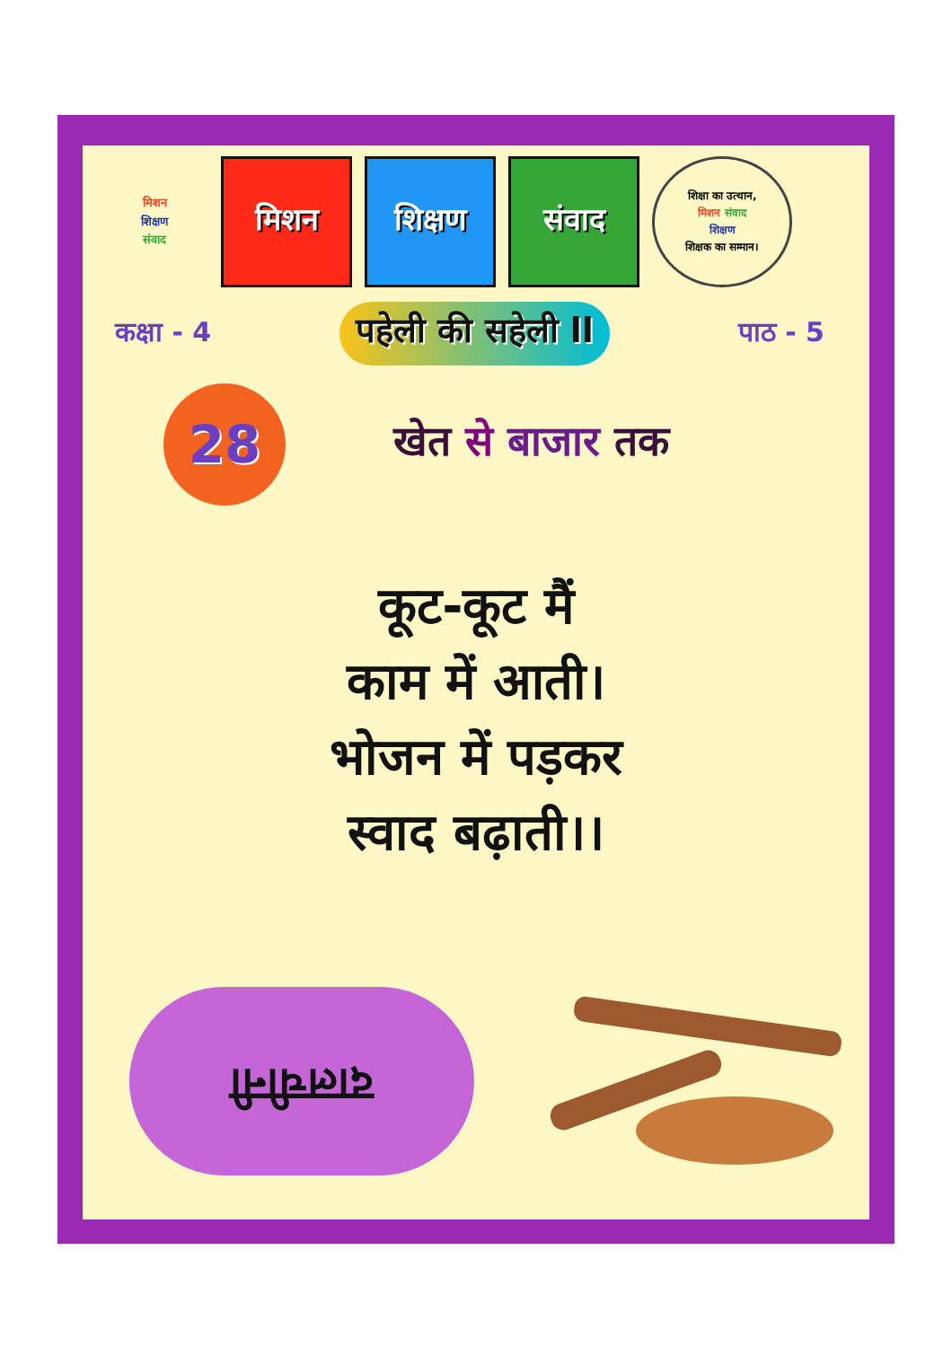मिशन
शिक्षण
संवाद
मिशन शिक्षण संवाद
शिक्षा का उत्थान,
मिशन संवाद
शिक्षण
शिक्षक का सम्मान।
कक्षा - 4 पहेली की सहेली ll पाठ - 5
28
खेत से बाजार तक
कूट-कूट मैं
काम में आती।
भोजन में पड़कर
स्वाद बढ़ाती।।
दालचीनी